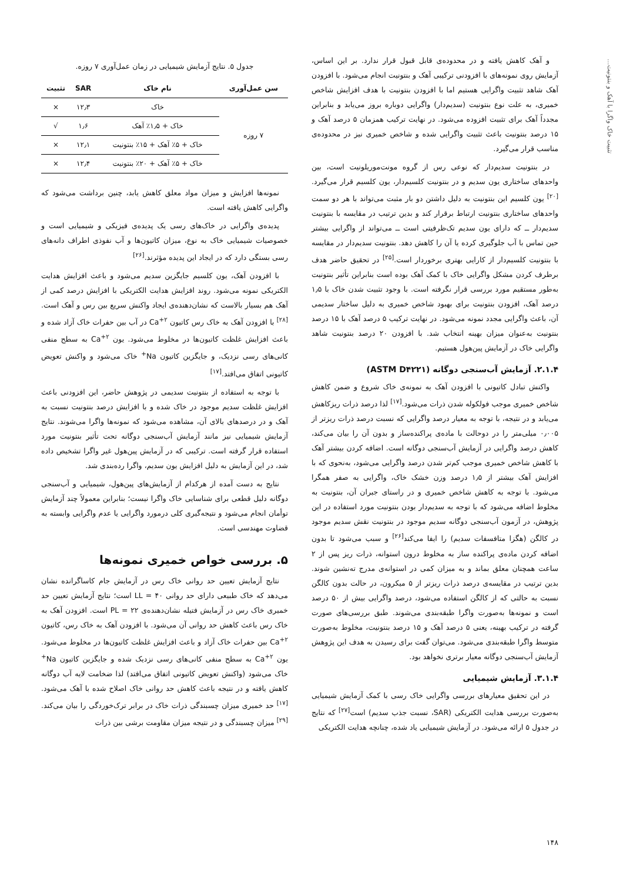تثبیت خاک واگرا با آهک و بنتونیت...
و آهک کاهش یافته و در محدوده‌ی قابل قبول قرار ندارد. بر این اساس، آزمایش روی نمونه‌های با افزودنی ترکیبی آهک و بنتونیت انجام می‌شود. با افزودن آهک شاهد تثبیت واگرایی هستیم اما با افزودن بنتونیت با هدف افزایش شاخص خمیری، به علت نوع بنتونیت (سدیم‌دار) واگرایی دوباره بروز می‌یابد و بنابراین مجدداً آهک برای تثبیت افزوده می‌شود. در نهایت ترکیب همزمان ۵ درصد آهک و ۱۵ درصد بنتونیت باعث تثبیت واگرایی شده و شاخص خمیری نیز در محدوده‌ی مناسب قرار می‌گیرد.
در بنتونیت سدیم‌دار که نوعی رس از گروه مونت‌موریلونیت است، بین واحدهای ساختاری یون سدیم و در بنتونیت کلسیم‌دار، یون کلسیم قرار می‌گیرد.<sup>[۲۰]</sup> یون کلسیم این بنتونیت به دلیل داشتن دو بار مثبت می‌تواند با هر دو سمت واحدهای ساختاری بنتونیت ارتباط برقرار کند و بدین ترتیب در مقایسه با بنتونیت سدیم‌دار ــ که دارای یون سدیم تک‌ظرفیتی است ــ می‌تواند از واگرایی بیشتر حین تماس با آب جلوگیری کرده یا آن را کاهش دهد. بنتونیت سدیم‌دار در مقایسه با بنتونیت کلسیم‌دار از کارایی بهتری برخوردار است.<sup>[۲۵]</sup> در تحقیق حاضر هدف برطرف کردن مشکل واگرایی خاک با کمک آهک بوده است بنابراین تأثیر بنتونیت به‌طور مستقیم مورد بررسی قرار نگرفته است. با وجود تثبیت شدن خاک با ۱٫۵ درصد آهک، افزودن بنتونیت برای بهبود شاخص خمیری به دلیل ساختار سدیمی آن، باعث واگرایی مجدد نمونه می‌شود. در نهایت ترکیب ۵ درصد آهک با ۱۵ درصد بنتونیت به‌عنوان میزان بهینه انتخاب شد. با افزودن ۲۰ درصد بنتونیت شاهد واگرایی خاک در آزمایش پین‌هول هستیم.
۲.۱.۴. آزمایش آب‌سنجی دوگانه (ASTM D۴۲۲۱)
واکنش تبادل کاتیونی با افزودن آهک به نمونه‌ی خاک شروع و ضمن کاهش شاخص خمیری موجب فولکوله شدن ذرات می‌شود.<sup>[۱۷]</sup> لذا درصد ذرات ریزکاهش می‌یابد و در نتیجه، با توجه به معیار درصد واگرایی که نسبت درصد ذرات ریزتر از ۰٫۰۰۵ میلی‌متر را در دوحالت با ماده‌ی پراکنده‌ساز و بدون آن را بیان می‌کند، کاهش درصد واگرایی در آزمایش آب‌سنجی دوگانه است. اضافه کردن بیشتر آهک با کاهش شاخص خمیری موجب کم‌تر شدن درصد واگرایی می‌شود، به‌نحوی که با افزایش آهک بیشتر از ۱٫۵ درصد وزن خشک خاک، واگرایی به صفر همگرا می‌شود. با توجه به کاهش شاخص خمیری و در راستای جبران آن، بنتونیت به مخلوط اضافه می‌شود که با توجه به سدیم‌دار بودن بنتونیت مورد استفاده در این پژوهش، در آزمون آب‌سنجی دوگانه سدیم موجود در بنتونیت نقش سدیم موجود در کالگن (هگزا متافسفات سدیم) را ایفا می‌کند<sup>[۲۶]</sup> و سبب می‌شود تا بدون اضافه کردن ماده‌ی پراکنده ساز به مخلوط درون استوانه، ذرات ریز پس از ۲ ساعت همچنان معلق بماند و به میزان کمی در استوانه‌ی مدرج ته‌نشین شوند. بدین ترتیب در مقایسه‌ی درصد ذرات ریزتر از ۵ میکرون، در حالت بدون کالگن نسبت به حالتی که از کالگن استفاده می‌شود، درصد واگرایی بیش از ۵۰ درصد است و نمونه‌ها به‌صورت واگرا طبقه‌بندی می‌شوند. طبق بررسی‌های صورت گرفته در ترکیب بهینه، یعنی ۵ درصد آهک و ۱۵ درصد بنتونیت، مخلوط به‌صورت متوسط واگرا طبقه‌بندی می‌شود. می‌توان گفت برای رسیدن به هدف این پژوهش آزمایش آب‌سنجی دوگانه معیار برتری نخواهد بود.
۳.۱.۴. آزمایش شیمیایی
در این تحقیق معیارهای بررسی واگرایی خاک رسی با کمک آزمایش شیمیایی به‌صورت بررسی هدایت الکتریکی (SAR، نسبت جذب سدیم) است<sup>[۲۷]</sup> که نتایج در جدول ۵ ارائه می‌شود. در آزمایش شیمیایی یاد شده، چنانچه هدایت الکتریکی
جدول ۵. نتایج آزمایش شیمیایی در زمان عمل‌آوری ۷ روزه.
| سن عمل‌آوری | نام خاک | SAR | تثبیت |
| --- | --- | --- | --- |
| ۷ روزه | خاک | ۱۲٫۳ | × |
| | خاک + ۱٫۵٪ آهک | ۱٫۶ | √ |
| | خاک + ۵٪ آهک + ۱۵٪ بنتونیت | ۱۲٫۱ | × |
| | خاک + ۵٪ آهک + ۲۰٪ بنتونیت | ۱۲٫۴ | × |
نمونه‌ها افزایش و میزان مواد معلق کاهش یابد، چنین برداشت می‌شود که واگرایی کاهش یافته است.
پدیده‌ی واگرایی در خاک‌های رسی یک پدیده‌ی فیزیکی و شیمیایی است و خصوصیات شیمیایی خاک به نوع، میزان کاتیون‌ها و آب نفوذی اطراف دانه‌های رسی بستگی دارد که در ایجاد این پدیده مؤثرند.<sup>[۲۶]</sup>
با افزودن آهک، یون کلسیم جایگزین سدیم می‌شود و باعث افزایش هدایت الکتریکی نمونه می‌شود. روند افزایش هدایت الکتریکی با افزایش درصد کمی از آهک هم بسیار بالاست که نشان‌دهنده‌ی ایجاد واکنش سریع بین رس و آهک است.<sup>[۲۸]</sup> با افزودن آهک به خاک رس کاتیون Ca<sup>+۲</sup> در آب بین حفرات خاک آزاد شده و باعث افزایش غلظت کاتیون‌ها در مخلوط می‌شود. یون Ca<sup>+۲</sup> به سطح منفی کانی‌های رسی نزدیک، و جایگزین کاتیون Na<sup>+</sup> خاک می‌شود و واکنش تعویض کاتیونی اتفاق می‌افتد.<sup>[۱۷]</sup>
با توجه به استفاده از بنتونیت سدیمی در پژوهش حاضر، این افزودنی باعث افزایش غلظت سدیم موجود در خاک شده و با افزایش درصد بنتونیت نسبت به آهک و در درصدهای بالای آن، مشاهده می‌شود که نمونه‌ها واگرا می‌شوند. نتایج آزمایش شیمیایی نیز مانند آزمایش آب‌سنجی دوگانه تحت تأثیر بنتونیت مورد استفاده قرار گرفته است. ترکیبی که در آزمایش پین‌هول غیر واگرا تشخیص داده شد، در این آزمایش به دلیل افزایش یون سدیم، واگرا رده‌بندی شد.
نتایج به دست آمده از هرکدام از آزمایش‌های پین‌هول، شیمیایی و آب‌سنجی دوگانه دلیل قطعی برای شناسایی خاک واگرا نیست؛ بنابراین معمولاً چند آزمایش توأمان انجام می‌شود و نتیجه‌گیری کلی درمورد واگرایی یا عدم واگرایی وابسته به قضاوت مهندسی است.
۵. بررسی خواص خمیری نمونه‌ها
نتایج آزمایش تعیین حد روانی خاک رس در آزمایش جام کاساگرانده نشان می‌دهد که خاک طبیعی دارای حد روانی LL = ۴۰ است؛ نتایج آزمایش تعیین حد خمیری خاک رس در آزمایش فتیله نشان‌دهنده‌ی PL = ۲۲ است. افزودن آهک به خاک رس باعث کاهش حد روانی آن می‌شود. با افزودن آهک به خاک رس، کاتیون Ca<sup>+۲</sup> بین حفرات خاک آزاد و باعث افزایش غلظت کاتیون‌ها در مخلوط می‌شود. یون Ca<sup>+۲</sup> به سطح منفی کانی‌های رسی نزدیک شده و جایگزین کاتیون Na<sup>+</sup> خاک می‌شود (واکنش تعویض کاتیونی اتفاق می‌افتد) لذا ضخامت لایه آب دوگانه کاهش یافته و در نتیجه باعث کاهش حد روانی خاک اصلاح شده با آهک می‌شود.<sup>[۱۷]</sup> حد خمیری میزان چسبندگی ذرات خاک در برابر ترک‌خوردگی را بیان می‌کند.<sup>[۲۹]</sup> میزان چسبندگی و در نتیجه میزان مقاومت برشی بین ذرات
۱۴۸